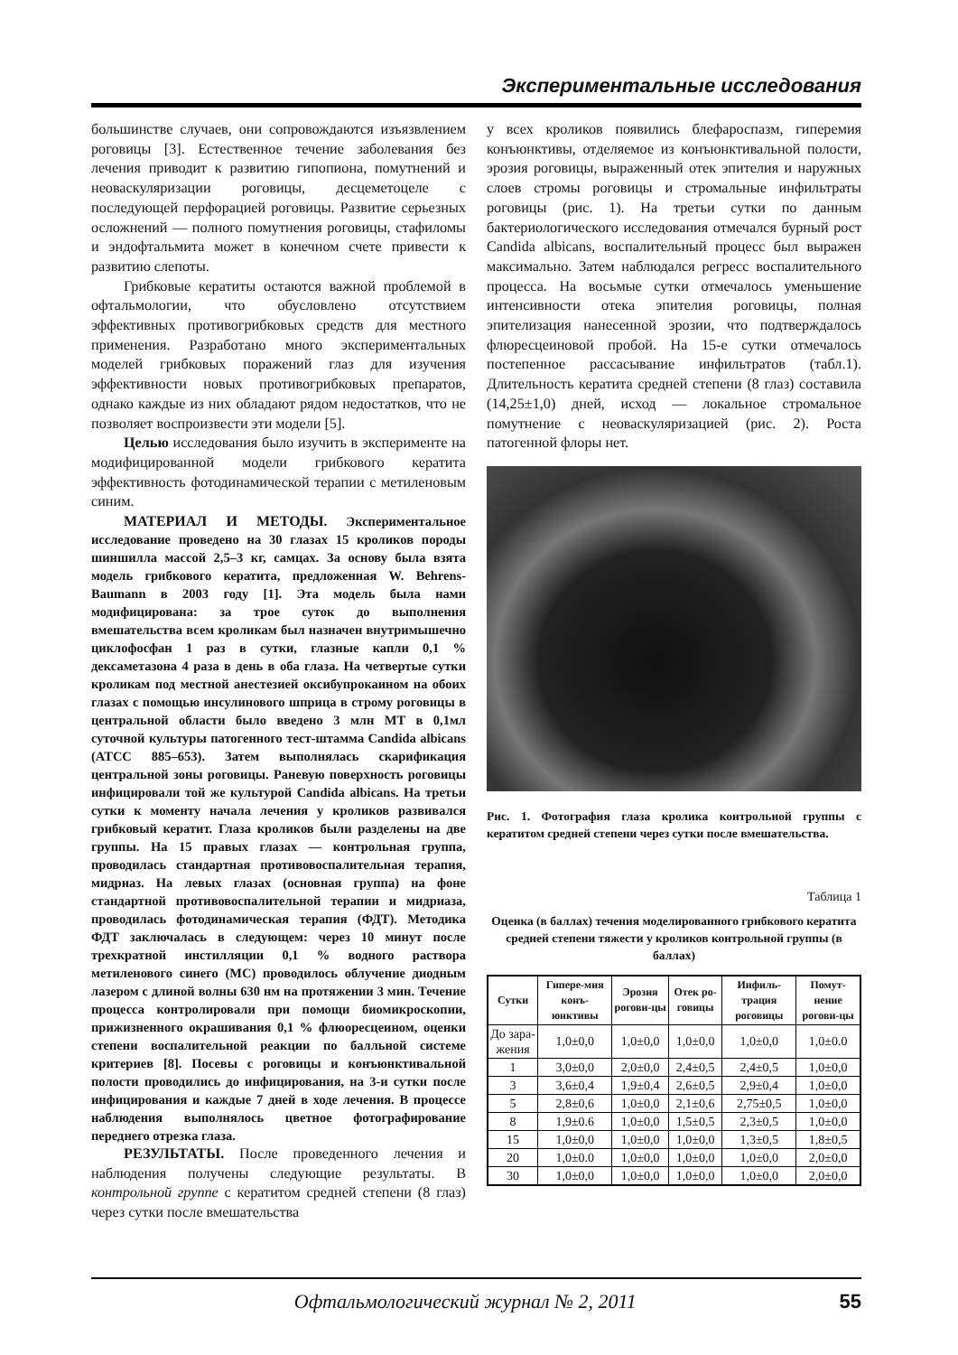Экспериментальные исследования
большинстве случаев, они сопровождаются изъязвлением роговицы [3]. Естественное течение заболевания без лечения приводит к развитию гипопиона, помутнений и неоваскуляризации роговицы, десцеметоцеле с последующей перфорацией роговицы. Развитие серьезных осложнений — полного помутнения роговицы, стафиломы и эндофтальмита может в конечном счете привести к развитию слепоты.
Грибковые кератиты остаются важной проблемой в офтальмологии, что обусловлено отсутствием эффективных противогрибковых средств для местного применения. Разработано много экспериментальных моделей грибковых поражений глаз для изучения эффективности новых противогрибковых препаратов, однако каждые из них обладают рядом недостатков, что не позволяет воспроизвести эти модели [5].
Целью исследования было изучить в эксперименте на модифицированной модели грибкового кератита эффективность фотодинамической терапии с метиленовым синим.
МАТЕРИАЛ И МЕТОДЫ. Экспериментальное исследование проведено на 30 глазах 15 кроликов породы шиншилла массой 2,5–3 кг, самцах. За основу была взята модель грибкового кератита, предложенная W. Behrens-Baumann в 2003 году [1]. Эта модель была нами модифицирована: за трое суток до выполнения вмешательства всем кроликам был назначен внутримышечно циклофосфан 1 раз в сутки, глазные капли 0,1 % дексаметазона 4 раза в день в оба глаза. На четвертые сутки кроликам под местной анестезией оксибупрокаином на обоих глазах с помощью инсулинового шприца в строму роговицы в центральной области было введено 3 млн МТ в 0,1мл суточной культуры патогенного тест-штамма Candida albicans (ATCC 885–653). Затем выполнялась скарификация центральной зоны роговицы. Раневую поверхность роговицы инфицировали той же культурой Candida albicans. На третьи сутки к моменту начала лечения у кроликов развивался грибковый кератит. Глаза кроликов были разделены на две группы. На 15 правых глазах — контрольная группа, проводилась стандартная противовоспалительная терапия, мидриаз. На левых глазах (основная группа) на фоне стандартной противовоспалительной терапии и мидриаза, проводилась фотодинамическая терапия (ФДТ). Методика ФДТ заключалась в следующем: через 10 минут после трехкратной инстилляции 0,1 % водного раствора метиленового синего (МС) проводилось облучение диодным лазером с длиной волны 630 нм на протяжении 3 мин. Течение процесса контролировали при помощи биомикроскопии, прижизненного окрашивания 0,1 % флюоресцеином, оценки степени воспалительной реакции по балльной системе критериев [8]. Посевы с роговицы и конъюнктивальной полости проводились до инфицирования, на 3-и сутки после инфицирования и каждые 7 дней в ходе лечения. В процессе наблюдения выполнялось цветное фотографирование переднего отрезка глаза.
РЕЗУЛЬТАТЫ. После проведенного лечения и наблюдения получены следующие результаты. В контрольной группе с кератитом средней степени (8 глаз) через сутки после вмешательства
у всех кроликов появились блефароспазм, гиперемия конъюнктивы, отделяемое из конъюнктивальной полости, эрозия роговицы, выраженный отек эпителия и наружных слоев стромы роговицы и стромальные инфильтраты роговицы (рис. 1). На третьи сутки по данным бактериологического исследования отмечался бурный рост Candida albicans, воспалительный процесс был выражен максимально. Затем наблюдался регресс воспалительного процесса. На восьмые сутки отмечалось уменьшение интенсивности отека эпителия роговицы, полная эпителизация нанесенной эрозии, что подтверждалось флюресцеиновой пробой. На 15-е сутки отмечалось постепенное рассасывание инфильтратов (табл.1). Длительность кератита средней степени (8 глаз) составила (14,25±1,0) дней, исход — локальное стромальное помутнение с неоваскуляризацией (рис. 2). Роста патогенной флоры нет.
Рис. 1. Фотография глаза кролика контрольной группы с кератитом средней степени через сутки после вмешательства.
Таблица 1
Оценка (в баллах) течения моделированного грибкового кератита средней степени тяжести у кроликов контрольной группы (в баллах)
| Сутки | Гипере-мия конъ-юнктивы | Эрозия рогови-цы | Отек ро-говицы | Инфиль-трация роговицы | Помут-нение рогови-цы |
| --- | --- | --- | --- | --- | --- |
| До зара-жения | 1,0±0,0 | 1,0±0,0 | 1,0±0,0 | 1,0±0,0 | 1,0±0.0 |
| 1 | 3,0±0,0 | 2,0±0,0 | 2,4±0,5 | 2,4±0,5 | 1,0±0,0 |
| 3 | 3,6±0,4 | 1,9±0,4 | 2,6±0,5 | 2,9±0,4 | 1,0±0,0 |
| 5 | 2,8±0,6 | 1,0±0,0 | 2,1±0,6 | 2,75±0,5 | 1,0±0,0 |
| 8 | 1,9±0.6 | 1,0±0,0 | 1,5±0,5 | 2,3±0,5 | 1,0±0,0 |
| 15 | 1,0±0,0 | 1,0±0,0 | 1,0±0,0 | 1,3±0,5 | 1,8±0,5 |
| 20 | 1,0±0.0 | 1,0±0,0 | 1,0±0,0 | 1,0±0,0 | 2,0±0,0 |
| 30 | 1,0±0,0 | 1,0±0,0 | 1,0±0,0 | 1,0±0,0 | 2,0±0,0 |
Офтальмологический журнал № 2, 2011 55